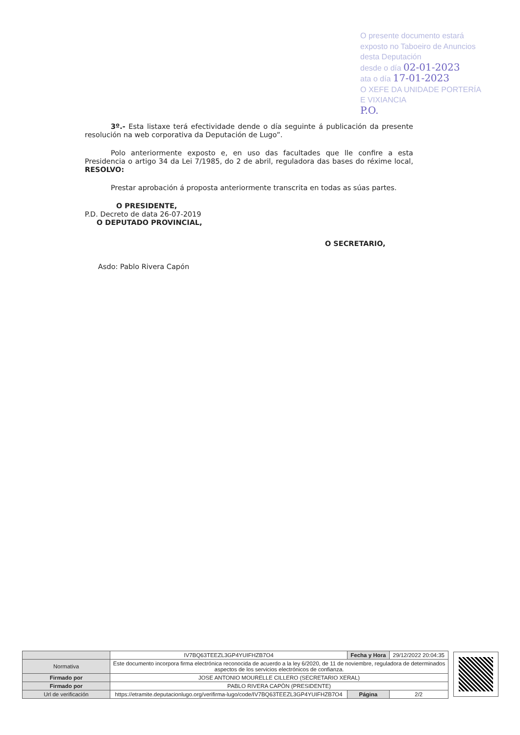O presente documento estará exposto no Taboeiro de Anuncios desta Deputación
desde o día 02-01-2023
ata o día 17-01-2023
O XEFE DA UNIDADE PORTERÍA E VIXIANCIA
P.O.
3º.- Esta listaxe terá efectividade dende o día seguinte á publicación da presente resolución na web corporativa da Deputación de Lugo”.
Polo anteriormente exposto e, en uso das facultades que lle confire a esta Presidencia o artigo 34 da Lei 7/1985, do 2 de abril, reguladora das bases do réxime local, RESOLVO:
Prestar aprobación á proposta anteriormente transcrita en todas as súas partes.
O PRESIDENTE,
P.D. Decreto de data 26-07-2019
O DEPUTADO PROVINCIAL,
O SECRETARIO,
Asdo: Pablo Rivera Capón
| | IV7BQ63TEEZL3GP4YUIFHZB7O4 | Fecha y Hora | 29/12/2022 20:04:35 |
| Normativa | Este documento incorpora firma electrónica reconocida de acuerdo a la ley 6/2020, de 11 de noviembre, reguladora de determinados aspectos de los servicios electrónicos de confianza. | | |
| Firmado por | JOSE ANTONIO MOURELLE CILLERO (SECRETARIO XERAL) | | |
| Firmado por | PABLO RIVERA CAPÒN (PRESIDENTE) | | |
| Url de verificación | https://etramite.deputacionlugo.org/verifirma-lugo/code/IV7BQ63TEEZL3GP4YUIFHZB7O4 | Página | 2/2 |